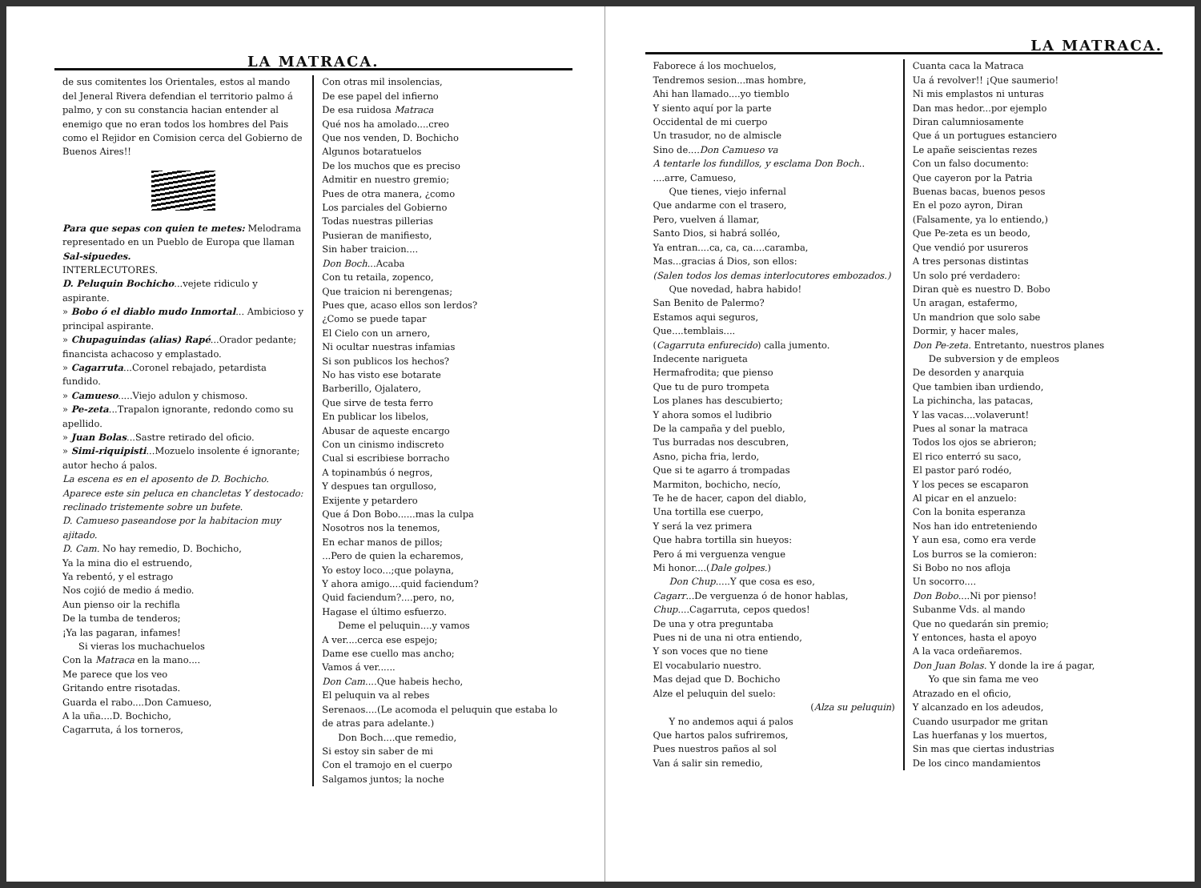LA MATRACA.
de sus comitentes los Orientales, estos al mando del Jeneral Rivera defendian el territorio palmo á palmo, y con su constancia hacian entender al enemigo que no eran todos los hombres del Pais como el Rejidor en Comision cerca del Gobierno de Buenos Aires!!
Para que sepas con quien te metes: Melodrama representado en un Pueblo de Europa que llaman Sal-sipuedes.
INTERLECUTORES.
D. Peluquin Bochicho...vejete ridiculo y aspirante.
» Bobo ó el diablo mudo Inmortal... Ambicioso y principal aspirante.
» Chupaguindas (alias) Rapé...Orador pedante; financista achacoso y emplastado.
» Cagarruta...Coronel rebajado, petardista fundido.
» Camueso.....Viejo adulon y chismoso.
» Pe-zeta...Trapalon ignorante, redondo como su apellido.
» Juan Bolas...Sastre retirado del oficio.
» Simi-riquipisti...Mozuelo insolente é ignorante; autor hecho á palos.
La escena es en el aposento de D. Bochicho. Aparece este sin peluca en chancletas Y destocado: reclinado tristemente sobre un bufete.
D. Camueso paseandose por la habitacion muy ajitado.
D. Cam. No hay remedio, D. Bochicho,
Ya la mina dio el estruendo,
Ya rebentó, y el estrago
Nos cojió de medio á medio.
Aun pienso oir la rechifla
De la tumba de tenderos;
¡Ya las pagaran, infames!
Si vieras los muchachuelos
Con la Matraca en la mano....
Me parece que los veo
Gritando entre risotadas.
Guarda el rabo....Don Camueso,
A la uña....D. Bochicho,
Cagarruta, á los torneros,
Con otras mil insolencias,
De ese papel del infierno
De esa ruidosa Matraca
Qué nos ha amolado....creo
Que nos venden, D. Bochicho
Algunos botaratuelos
De los muchos que es preciso
Admitir en nuestro gremio;
Pues de otra manera, ¿como
Los parciales del Gobierno
Todas nuestras pillerias
Pusieran de manifiesto,
Sin haber traicion....
Don Boch...Acaba
Con tu retaila, zopenco,
Que traicion ni berengenas;
Pues que, acaso ellos son lerdos?
¿Como se puede tapar
El Cielo con un arnero,
Ni ocultar nuestras infamias
Si son publicos los hechos?
No has visto ese botarate
Barberillo, Ojalatero,
Que sirve de testa ferro
En publicar los libelos,
Abusar de aqueste encargo
Con un cinismo indiscreto
Cual si escribiese borracho
A topinambús ó negros,
Y despues tan orgulloso,
Exijente y petardero
Que á Don Bobo......mas la culpa
Nosotros nos la tenemos,
En echar manos de pillos;
...Pero de quien la echaremos,
Yo estoy loco...;que polayna,
Y ahora amigo....quid faciendum?
Quid faciendum?....pero, no,
Hagase el último esfuerzo.
Deme el peluquin....y vamos
A ver....cerca ese espejo;
Dame ese cuello mas ancho;
Vamos á ver......
Don Cam....Que habeis hecho,
El peluquin va al rebes
Serenaos....(Le acomoda el peluquin que estaba lo de atras para adelante.)
Don Boch....que remedio,
Si estoy sin saber de mi
Con el tramojo en el cuerpo
Salgamos juntos; la noche
LA MATRACA.
Faborece á los mochuelos,
Tendremos sesion...mas hombre,
Ahi han llamado....yo tiemblo
Y siento aquí por la parte
Occidental de mi cuerpo
Un trasudor, no de almiscle
Sino de....Don Camueso va
A tentarle los fundillos, y esclama Don Boch..
....arre, Camueso,
Que tienes, viejo infernal
Que andarme con el trasero,
Pero, vuelven á llamar,
Santo Dios, si habrá solléo,
Ya entran....ca, ca, ca....caramba,
Mas...gracias á Dios, son ellos:
(Salen todos los demas interlocutores embozados.)
Que novedad, habra habido!
San Benito de Palermo?
Estamos aqui seguros,
Que....temblais....
(Cagarruta enfurecido) calla jumento.
Indecente narigueta
Hermafrodita; que pienso
Que tu de puro trompeta
Los planes has descubierto;
Y ahora somos el ludibrio
De la campaña y del pueblo,
Tus burradas nos descubren,
Asno, picha fria, lerdo,
Que si te agarro á trompadas
Marmiton, bochicho, necío,
Te he de hacer, capon del diablo,
Una tortilla ese cuerpo,
Y será la vez primera
Que habra tortilla sin hueyos:
Pero á mi verguenza vengue
Mi honor....(Dale golpes.)
Don Chup.....Y que cosa es eso,
Cagarr...De verguenza ó de honor hablas,
Chup....Cagarruta, cepos quedos!
De una y otra preguntaba
Pues ni de una ni otra entiendo,
Y son voces que no tiene
El vocabulario nuestro.
Mas dejad que D. Bochicho
Alze el peluquin del suelo:
(Alza su peluquin)
Y no andemos aqui á palos
Que hartos palos sufriremos,
Pues nuestros paños al sol
Van á salir sin remedio,
Cuanta caca la Matraca
Ua á revolver!! ¡Que saumerio!
Ni mis emplastos ni unturas
Dan mas hedor...por ejemplo
Diran calumniosamente
Que á un portugues estanciero
Le apañe seiscientas rezes
Con un falso documento:
Que cayeron por la Patria
Buenas bacas, buenos pesos
En el pozo ayron, Diran
(Falsamente, ya lo entiendo,)
Que Pe-zeta es un beodo,
Que vendió por usureros
A tres personas distintas
Un solo pré verdadero:
Diran què es nuestro D. Bobo
Un aragan, estafermo,
Un mandrion que solo sabe
Dormir, y hacer males,
Don Pe-zeta. Entretanto, nuestros planes
De subversion y de empleos
De desorden y anarquia
Que tambien iban urdiendo,
La pichincha, las patacas,
Y las vacas....volaverunt!
Pues al sonar la matraca
Todos los ojos se abrieron;
El rico enterró su saco,
El pastor paró rodéo,
Y los peces se escaparon
Al picar en el anzuelo:
Con la bonita esperanza
Nos han ido entreteniendo
Y aun esa, como era verde
Los burros se la comieron:
Si Bobo no nos afloja
Un socorro....
Don Bobo....Ni por pienso!
Subanme Vds. al mando
Que no quedarán sin premio;
Y entonces, hasta el apoyo
A la vaca ordeñaremos.
Don Juan Bolas. Y donde la ire á pagar,
Yo que sin fama me veo
Atrazado en el oficio,
Y alcanzado en los adeudos,
Cuando usurpador me gritan
Las huerfanas y los muertos,
Sin mas que ciertas industrias
De los cinco mandamientos